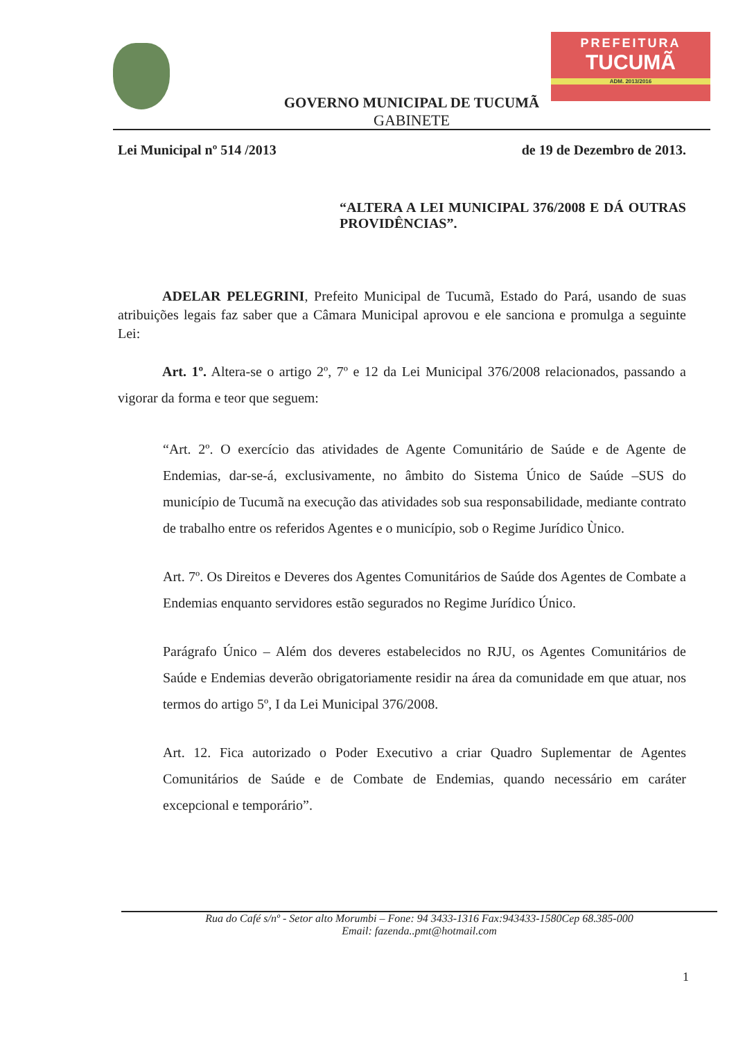PREFEITURA
TUCUMÃ
ADM. 2013/2016
GOVERNO MUNICIPAL DE TUCUMÃ
GABINETE
Lei Municipal nº 514 /2013 de 19 de Dezembro de 2013.
“ALTERA A LEI MUNICIPAL 376/2008 E DÁ OUTRAS PROVIDÊNCIAS”.
ADELAR PELEGRINI, Prefeito Municipal de Tucumã, Estado do Pará, usando de suas atribuições legais faz saber que a Câmara Municipal aprovou e ele sanciona e promulga a seguinte Lei:
Art. 1º. Altera-se o artigo 2º, 7º e 12 da Lei Municipal 376/2008 relacionados, passando a vigorar da forma e teor que seguem:
“Art. 2º. O exercício das atividades de Agente Comunitário de Saúde e de Agente de Endemias, dar-se-á, exclusivamente, no âmbito do Sistema Único de Saúde –SUS do município de Tucumã na execução das atividades sob sua responsabilidade, mediante contrato de trabalho entre os referidos Agentes e o município, sob o Regime Jurídico Ùnico.
Art. 7º. Os Direitos e Deveres dos Agentes Comunitários de Saúde dos Agentes de Combate a Endemias enquanto servidores estão segurados no Regime Jurídico Único.
Parágrafo Único – Além dos deveres estabelecidos no RJU, os Agentes Comunitários de Saúde e Endemias deverão obrigatoriamente residir na área da comunidade em que atuar, nos termos do artigo 5º, I da Lei Municipal 376/2008.
Art. 12. Fica autorizado o Poder Executivo a criar Quadro Suplementar de Agentes Comunitários de Saúde e de Combate de Endemias, quando necessário em caráter excepcional e temporário”.
Rua do Café s/nº - Setor alto Morumbi – Fone: 94 3433-1316 Fax:943433-1580Cep 68.385-000
Email: fazenda..pmt@hotmail.com
1